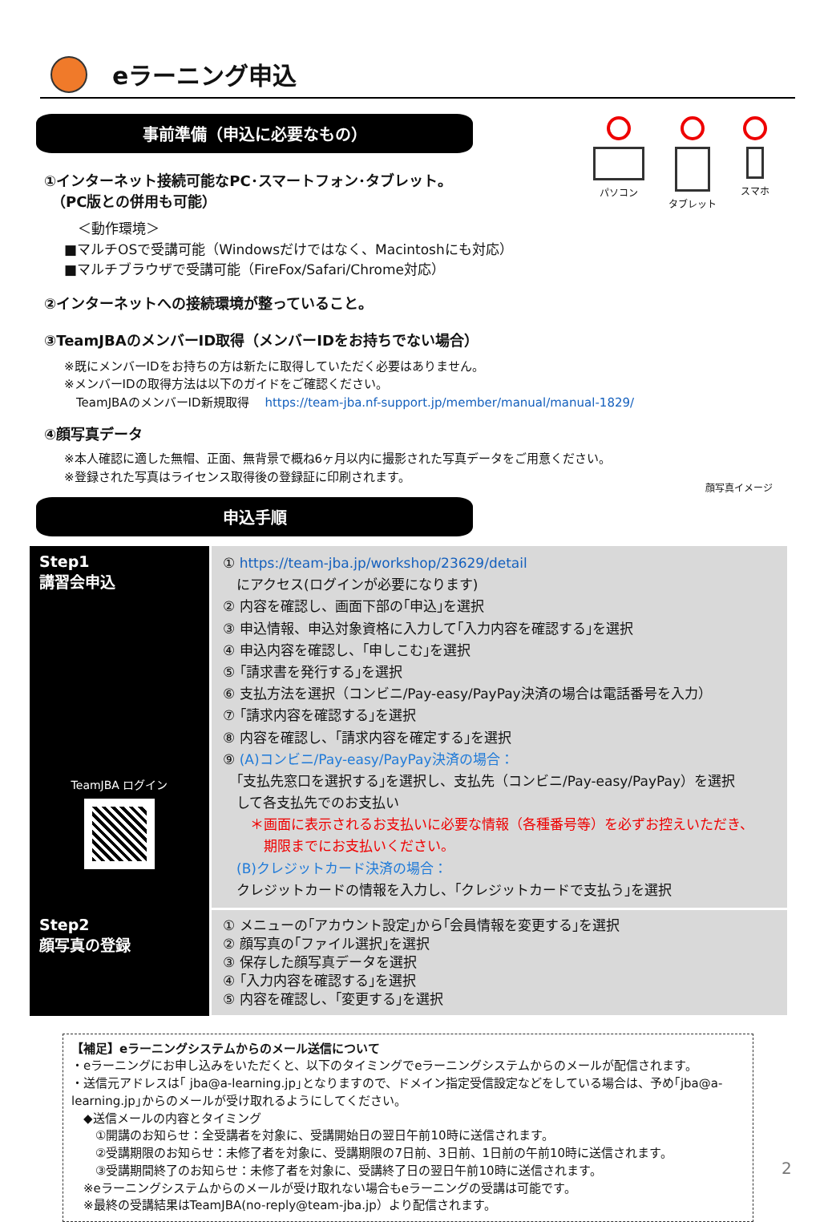eラーニング申込
パソコン タブレット スマホ
事前準備（申込に必要なもの）
①インターネット接続可能なPC･スマートフォン･タブレット。
　（PC版との併用も可能）
　＜動作環境＞
■マルチOSで受講可能（Windowsだけではなく、Macintoshにも対応）
■マルチブラウザで受講可能（FireFox/Safari/Chrome対応）
②インターネットへの接続環境が整っていること。
③TeamJBAのメンバーID取得（メンバーIDをお持ちでない場合）
※既にメンバーIDをお持ちの方は新たに取得していただく必要はありません。
※メンバーIDの取得方法は以下のガイドをご確認ください。
　TeamJBAのメンバーID新規取得　 https://team-jba.nf-support.jp/member/manual/manual-1829/
④顔写真データ
※本人確認に適した無帽、正面、無背景で概ね6ヶ月以内に撮影された写真データをご用意ください。
※登録された写真はライセンス取得後の登録証に印刷されます。
顔写真イメージ
申込手順
| Step1 講習会申込 TeamJBA ログイン | ① https://team-jba.jp/workshop/23629/detail にアクセス(ログインが必要になります) ② 内容を確認し、画面下部の｢申込｣を選択 ③ 申込情報、申込対象資格に入力して｢入力内容を確認する｣を選択 ④ 申込内容を確認し、｢申しこむ｣を選択 ⑤ ｢請求書を発行する｣を選択 ⑥ 支払方法を選択（コンビニ/Pay-easy/PayPay決済の場合は電話番号を入力） ⑦ ｢請求内容を確認する｣を選択 ⑧ 内容を確認し、｢請求内容を確定する｣を選択 ⑨ (A)コンビニ/Pay-easy/PayPay決済の場合： ｢支払先窓口を選択する｣を選択し、支払先（コンビニ/Pay-easy/PayPay）を選択 して各支払先でのお支払い ＊画面に表示されるお支払いに必要な情報（各種番号等）を必ずお控えいただき、 期限までにお支払いください。 (B)クレジットカード決済の場合： クレジットカードの情報を入力し、｢クレジットカードで支払う｣を選択 |
| Step2 顔写真の登録 | ① メニューの｢アカウント設定｣から｢会員情報を変更する｣を選択 ② 顔写真の｢ファイル選択｣を選択 ③ 保存した顔写真データを選択 ④ ｢入力内容を確認する｣を選択 ⑤ 内容を確認し、｢変更する｣を選択 |
【補足】eラーニングシステムからのメール送信について
・eラーニングにお申し込みをいただくと、以下のタイミングでeラーニングシステムからのメールが配信されます。
・送信元アドレスは｢ jba@a-learning.jp｣となりますので、ドメイン指定受信設定などをしている場合は、予め｢jba@a-learning.jp｣からのメールが受け取れるようにしてください。
　◆送信メールの内容とタイミング
　　①開講のお知らせ：全受講者を対象に、受講開始日の翌日午前10時に送信されます。
　　②受講期限のお知らせ：未修了者を対象に、受講期限の7日前、3日前、1日前の午前10時に送信されます。
　　③受講期間終了のお知らせ：未修了者を対象に、受講終了日の翌日午前10時に送信されます。
　※eラーニングシステムからのメールが受け取れない場合もeラーニングの受講は可能です。
　※最終の受講結果はTeamJBA(no-reply@team-jba.jp）より配信されます。
2